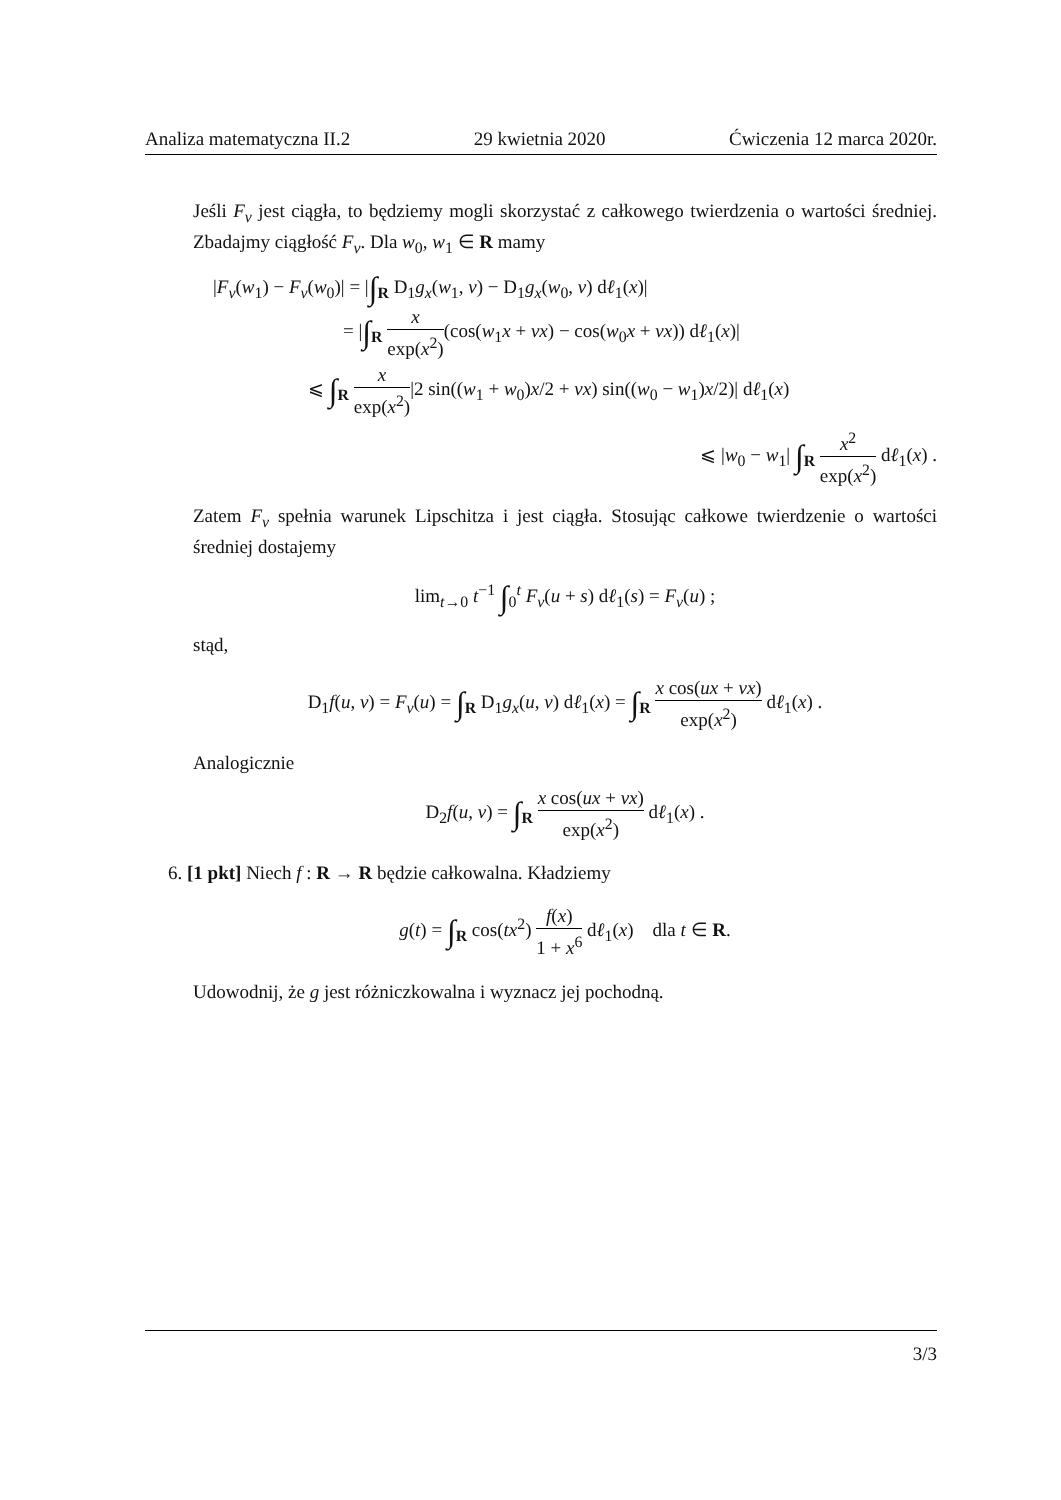Analiza matematyczna II.2 29 kwietnia 2020 Ćwiczenia 12 marca 2020r.
Jeśli F<sub>v</sub> jest ciągła, to będziemy mogli skorzystać z całkowego twierdzenia o wartości średniej. Zbadajmy ciągłość F<sub>v</sub>. Dla w<sub>0</sub>, w<sub>1</sub> ∈ R mamy
|F<sub>v</sub>(w<sub>1</sub>) − F<sub>v</sub>(w<sub>0</sub>)| = |∫<sub>R</sub> D<sub>1</sub>g<sub>x</sub>(w<sub>1</sub>, v) − D<sub>1</sub>g<sub>x</sub>(w<sub>0</sub>, v) dℓ<sub>1</sub>(x)|
= |∫<sub>R</sub> x exp(x<sup>2</sup>)(cos(w<sub>1</sub>x + vx) − cos(w<sub>0</sub>x + vx)) dℓ<sub>1</sub>(x)|
⩽ ∫<sub>R</sub> x exp(x<sup>2</sup>)|2 sin((w<sub>1</sub> + w<sub>0</sub>)x/2 + vx) sin((w<sub>0</sub> − w<sub>1</sub>)x/2)| dℓ<sub>1</sub>(x)
⩽ |w<sub>0</sub> − w<sub>1</sub>| ∫<sub>R</sub> x<sup>2</sup> exp(x<sup>2</sup>) dℓ<sub>1</sub>(x) .
Zatem F<sub>v</sub> spełnia warunek Lipschitza i jest ciągła. Stosując całkowe twierdzenie o wartości średniej dostajemy
lim<sub>t→0</sub> t<sup>−1</sup> ∫<sub>0</sub><sup>t</sup> F<sub>v</sub>(u + s) dℓ<sub>1</sub>(s) = F<sub>v</sub>(u) ;
stąd,
D<sub>1</sub>f(u, v) = F<sub>v</sub>(u) = ∫<sub>R</sub> D<sub>1</sub>g<sub>x</sub>(u, v) dℓ<sub>1</sub>(x) = ∫<sub>R</sub> x cos(ux + vx) exp(x<sup>2</sup>) dℓ<sub>1</sub>(x) .
Analogicznie
D<sub>2</sub>f(u, v) = ∫<sub>R</sub> x cos(ux + vx) exp(x<sup>2</sup>) dℓ<sub>1</sub>(x) .
6. [1 pkt] Niech f : R → R będzie całkowalna. Kładziemy
g(t) = ∫<sub>R</sub> cos(tx<sup>2</sup>) f(x) 1 + x<sup>6</sup> dℓ<sub>1</sub>(x) dla t ∈ R.
Udowodnij, że g jest różniczkowalna i wyznacz jej pochodną.
3/3